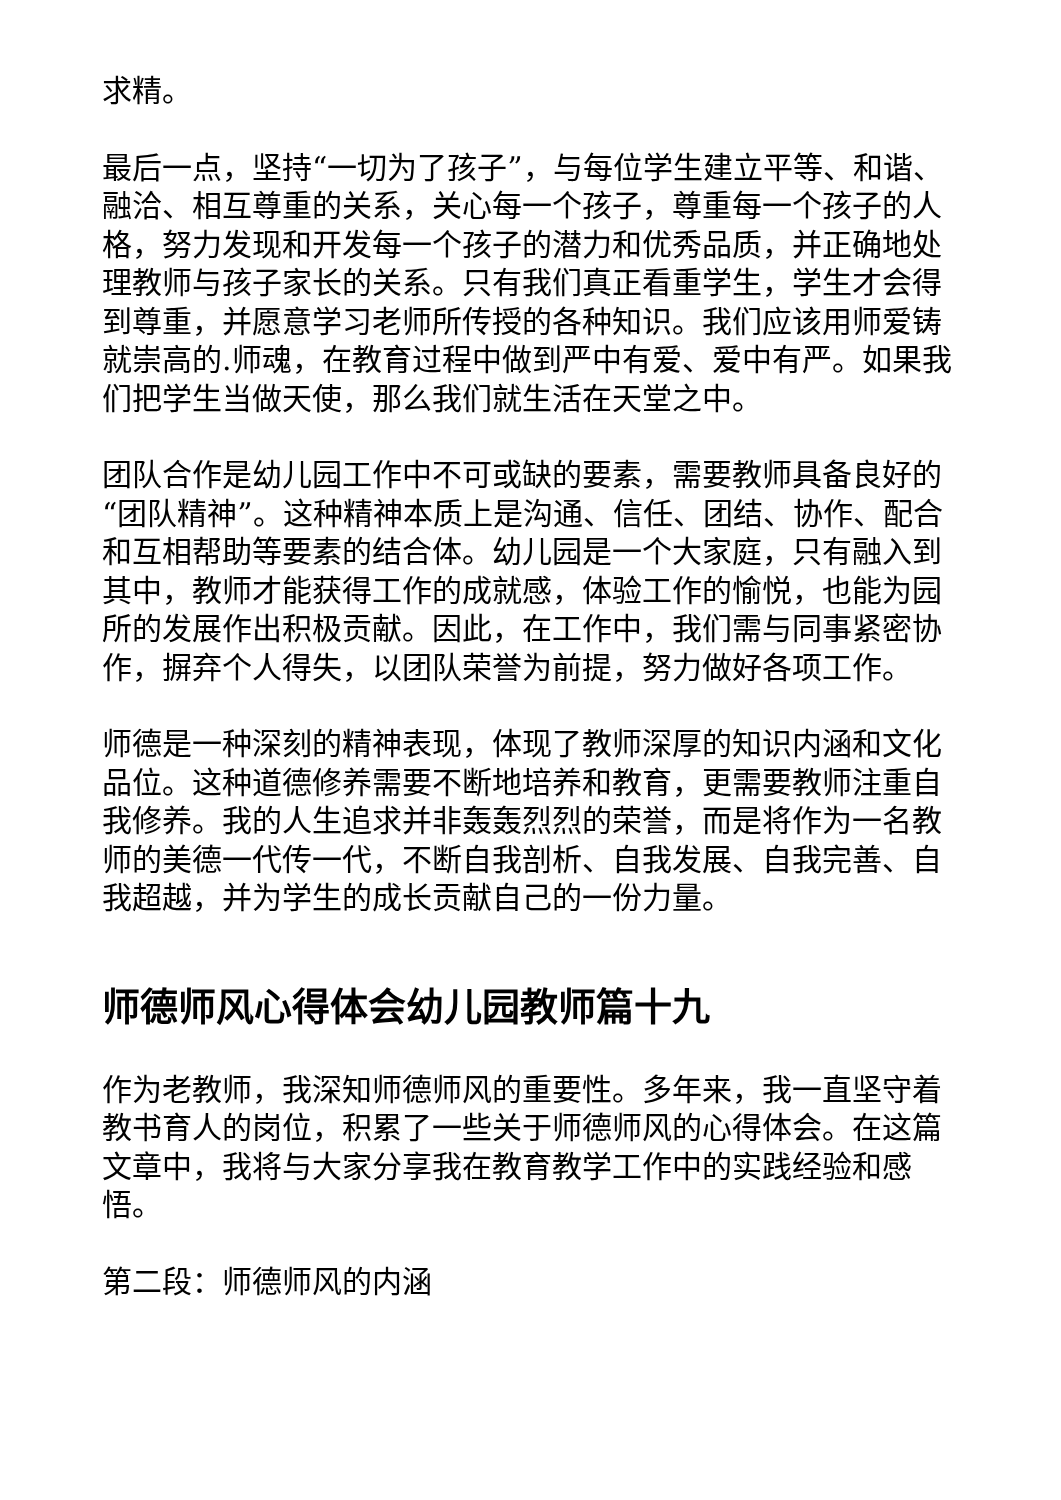求精。
最后一点，坚持“一切为了孩子”，与每位学生建立平等、和谐、融洽、相互尊重的关系，关心每一个孩子，尊重每一个孩子的人格，努力发现和开发每一个孩子的潜力和优秀品质，并正确地处理教师与孩子家长的关系。只有我们真正看重学生，学生才会得到尊重，并愿意学习老师所传授的各种知识。我们应该用师爱铸就崇高的.师魂，在教育过程中做到严中有爱、爱中有严。如果我们把学生当做天使，那么我们就生活在天堂之中。
团队合作是幼儿园工作中不可或缺的要素，需要教师具备良好的“团队精神”。这种精神本质上是沟通、信任、团结、协作、配合和互相帮助等要素的结合体。幼儿园是一个大家庭，只有融入到其中，教师才能获得工作的成就感，体验工作的愉悦，也能为园所的发展作出积极贡献。因此，在工作中，我们需与同事紧密协作，摒弃个人得失，以团队荣誉为前提，努力做好各项工作。
师德是一种深刻的精神表现，体现了教师深厚的知识内涵和文化品位。这种道德修养需要不断地培养和教育，更需要教师注重自我修养。我的人生追求并非轰轰烈烈的荣誉，而是将作为一名教师的美德一代传一代，不断自我剖析、自我发展、自我完善、自我超越，并为学生的成长贡献自己的一份力量。
师德师风心得体会幼儿园教师篇十九
作为老教师，我深知师德师风的重要性。多年来，我一直坚守着教书育人的岗位，积累了一些关于师德师风的心得体会。在这篇文章中，我将与大家分享我在教育教学工作中的实践经验和感悟。
第二段：师德师风的内涵